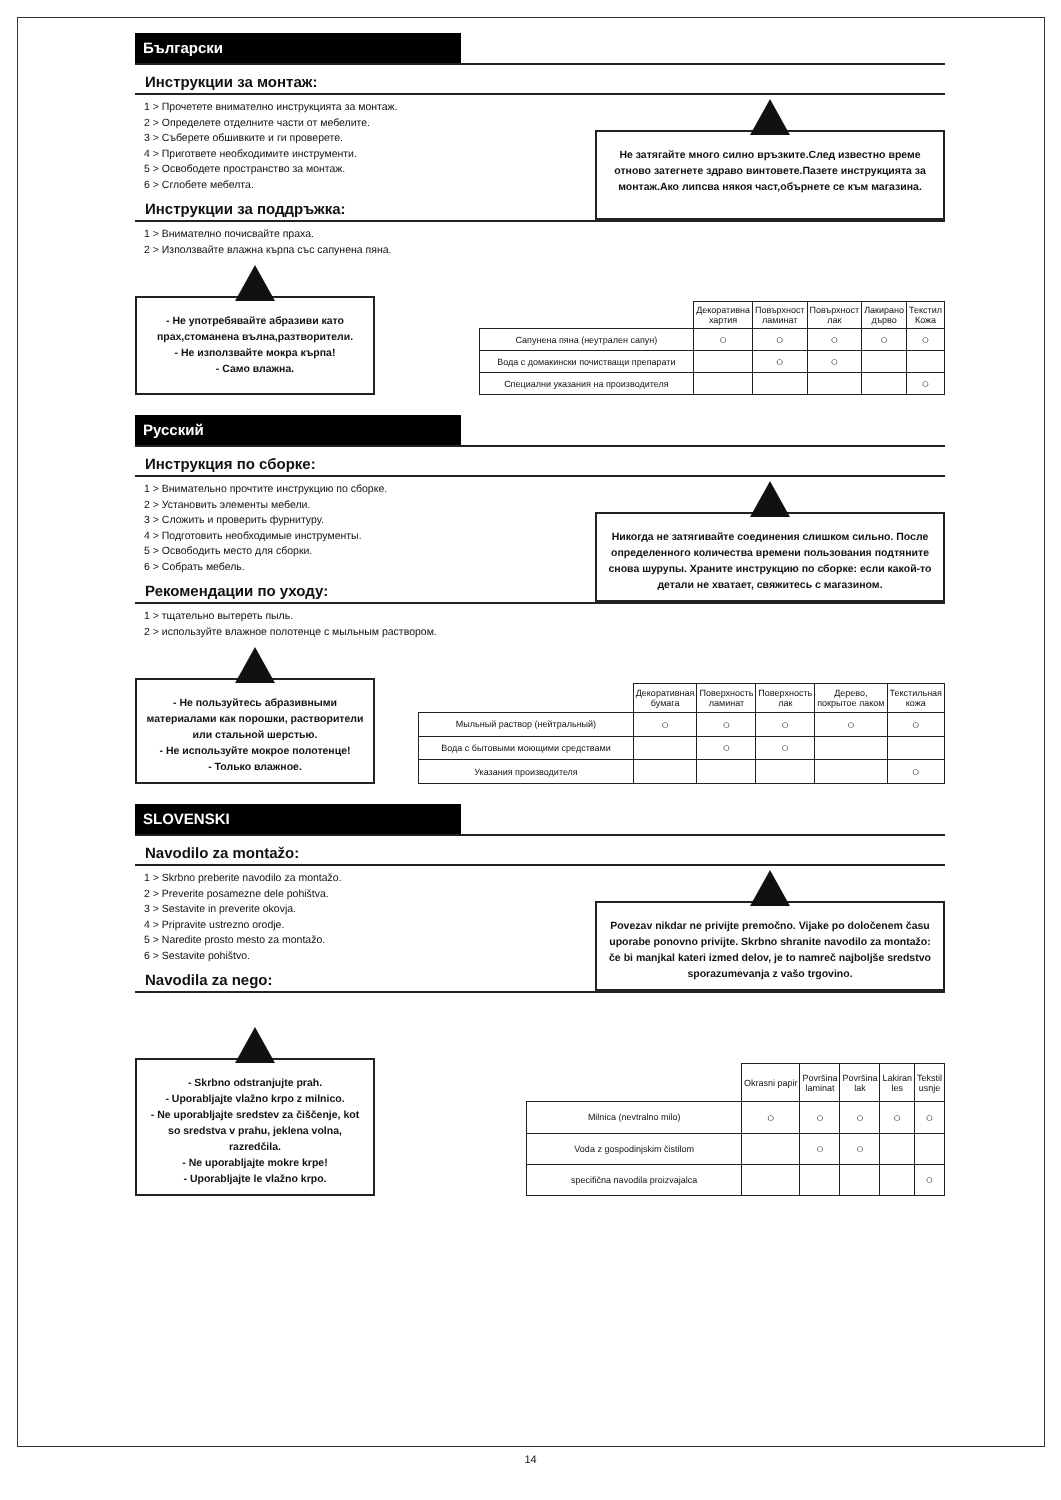Български
Инструкции за монтаж:
1 > Прочетете внимателно инструкцията за монтаж.
2 > Определете отделните части от мебелите.
3 > Съберете обшивките и ги проверете.
4 > Пригответе необходимите инструменти.
5 > Освободете пространство за монтаж.
6 > Сглобете мебелта.
Инструкции за поддръжка:
Не затягайте много силно връзките.След известно време отново затегнете здраво винтовете.Пазете инструкцията за монтаж.Ако липсва някоя част,обърнете се към магазина.
1 > Внимателно почисвайте праха.
2 > Използвайте влажна кърпа със сапунена пяна.
- Не употребявайте абразиви като прах,стоманена вълна,разтворители.
- Не използвайте мокра кърпа!
- Само влажна.
| | Декоративна хартия | Повърхност ламинат | Повърхност лак | Лакирано дърво | Текстил Кожа |
| --- | --- | --- | --- | --- | --- |
| Сапунена пяна (неутрален сапун) | ○ | ○ | ○ | ○ | ○ |
| Вода с домакински почистващи препарати | | ○ | ○ | | |
| Специални указания на производителя | | | | | ○ |
Русский
Инструкция по сборке:
1 > Внимательно прочтите инструкцию по сборке.
2 > Установить элементы мебели.
3 > Сложить и проверить фурнитуру.
4 > Подготовить необходимые инструменты.
5 > Освободить место для сборки.
6 > Собрать мебель.
Рекомендации по уходу:
Никогда не затягивайте соединения слишком сильно. После определенного количества времени пользования подтяните снова шурупы. Храните инструкцию по сборке: если какой-то детали не хватает, свяжитесь с магазином.
1 > тщательно вытереть пыль.
2 > используйте влажное полотенце с мыльным раствором.
- Не пользуйтесь абразивными материалами как порошки, растворители или стальной шерстью.
- Не используйте мокрое полотенце!
- Только влажное.
| | Декоративная бумага | Поверхность ламинат | Поверхность лак | Дерево, покрытое лаком | Текстильная кожа |
| --- | --- | --- | --- | --- | --- |
| Мыльный раствор (нейтральный) | ○ | ○ | ○ | ○ | ○ |
| Вода с бытовыми моющими средствами | | ○ | ○ | | |
| Указания производителя | | | | | ○ |
SLOVENSKI
Navodilo za montažo:
1 > Skrbno preberite navodilo za montažo.
2 > Preverite posamezne dele pohištva.
3 > Sestavite in preverite okovja.
4 > Pripravite ustrezno orodje.
5 > Naredite prosto mesto za montažo.
6 > Sestavite pohištvo.
Navodila za nego:
Povezav nikdar ne privijte premočno. Vijake po določenem času uporabe ponovno privijte. Skrbno shranite navodilo za montažo: če bi manjkal kateri izmed delov, je to namreč najboljše sredstvo sporazumevanja z vašo trgovino.
- Skrbno odstranjujte prah.
- Uporabljajte vlažno krpo z milnico.
- Ne uporabljajte sredstev za čiščenje, kot so sredstva v prahu, jeklena volna, razredčila.
- Ne uporabljajte mokre krpe!
- Uporabljajte le vlažno krpo.
| | Okrasni papir | Površina laminat | Površina lak | Lakiran les | Tekstil usnje |
| --- | --- | --- | --- | --- | --- |
| Milnica (nevtralno milo) | ○ | ○ | ○ | ○ | ○ |
| Voda z gospodinjskim čistilom | | ○ | ○ | | |
| specifična navodila proizvajalca | | | | | ○ |
14